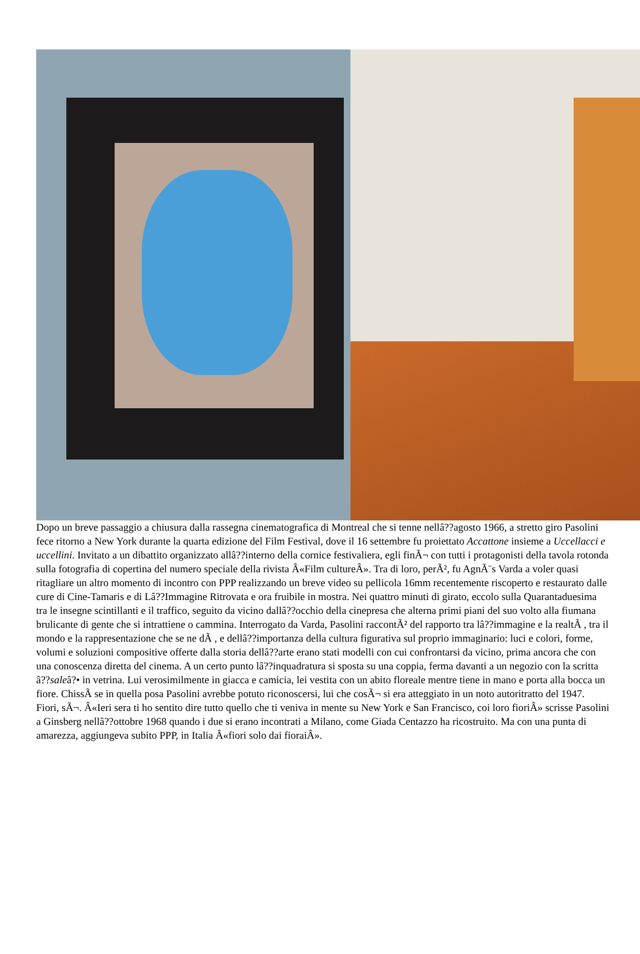Dopo un breve passaggio a chiusura dalla rassegna cinematografica di Montreal che si tenne nellâ??agosto 1966, a stretto giro Pasolini fece ritorno a New York durante la quarta edizione del Film Festival, dove il 16 settembre fu proiettato Accattone insieme a Uccellacci e uccellini. Invitato a un dibattito organizzato allâ??interno della cornice festivaliera, egli finÃ¬ con tutti i protagonisti della tavola rotonda sulla fotografia di copertina del numero speciale della rivista Â«Film cultureÂ». Tra di loro, perÃ², fu AgnÃ¨s Varda a voler quasi ritagliare un altro momento di incontro con PPP realizzando un breve video su pellicola 16mm recentemente riscoperto e restaurato dalle cure di Cine-Tamaris e di Lâ??Immagine Ritrovata e ora fruibile in mostra. Nei quattro minuti di girato, eccolo sulla Quarantaduesima tra le insegne scintillanti e il traffico, seguito da vicino dallâ??occhio della cinepresa che alterna primi piani del suo volto alla fiumana brulicante di gente che si intrattiene o cammina. Interrogato da Varda, Pasolini raccontÃ² del rapporto tra lâ??immagine e la realtÃ , tra il mondo e la rappresentazione che se ne dÃ , e dellâ??importanza della cultura figurativa sul proprio immaginario: luci e colori, forme, volumi e soluzioni compositive offerte dalla storia dellâ??arte erano stati modelli con cui confrontarsi da vicino, prima ancora che con una conoscenza diretta del cinema. A un certo punto lâ??inquadratura si sposta su una coppia, ferma davanti a un negozio con la scritta â??saleâ?• in vetrina. Lui verosimilmente in giacca e camicia, lei vestita con un abito floreale mentre tiene in mano e porta alla bocca un fiore. ChissÃ se in quella posa Pasolini avrebbe potuto riconoscersi, lui che cosÃ¬ si era atteggiato in un noto autoritratto del 1947. Fiori, sÃ¬. Â«Ieri sera ti ho sentito dire tutto quello che ti veniva in mente su New York e San Francisco, coi loro fioriÂ» scrisse Pasolini a Ginsberg nellâ??ottobre 1968 quando i due si erano incontrati a Milano, come Giada Centazzo ha ricostruito. Ma con una punta di amarezza, aggiungeva subito PPP, in Italia Â«fiori solo dai fioraiÂ».